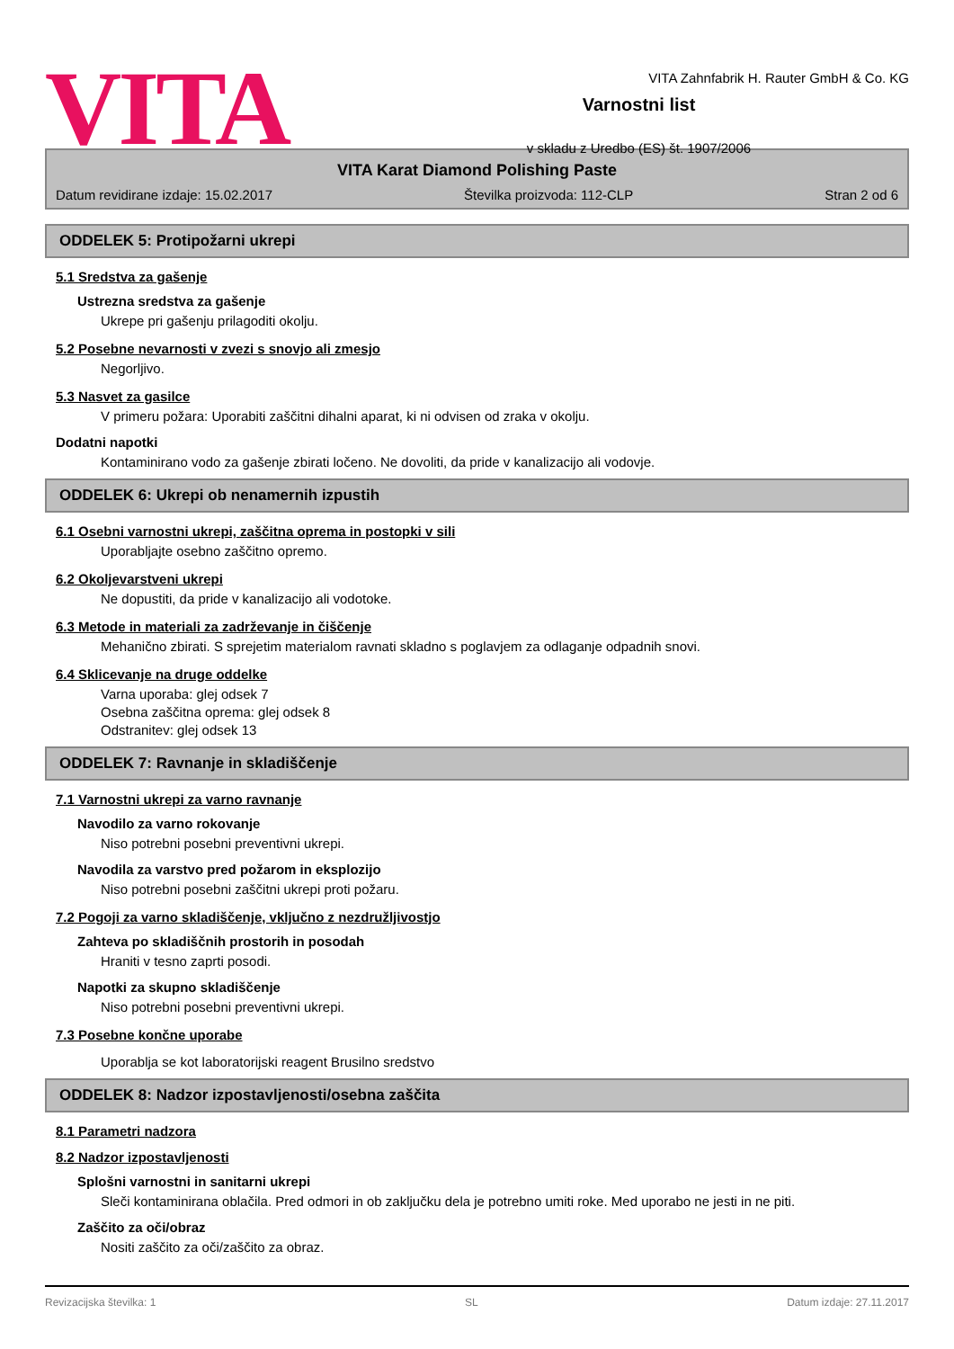VITA
VITA Zahnfabrik H. Rauter GmbH & Co. KG
Varnostni list
v skladu z Uredbo (ES) št. 1907/2006
VITA Karat Diamond Polishing Paste
Datum revidirane izdaje: 15.02.2017 Številka proizvoda: 112-CLP Stran 2 od 6
ODDELEK 5: Protipožarni ukrepi
5.1 Sredstva za gašenje
Ustrezna sredstva za gašenje
Ukrepe pri gašenju prilagoditi okolju.
5.2 Posebne nevarnosti v zvezi s snovjo ali zmesjo
Negorljivo.
5.3 Nasvet za gasilce
V primeru požara: Uporabiti zaščitni dihalni aparat, ki ni odvisen od zraka v okolju.
Dodatni napotki
Kontaminirano vodo za gašenje zbirati ločeno. Ne dovoliti, da pride v kanalizacijo ali vodovje.
ODDELEK 6: Ukrepi ob nenamernih izpustih
6.1 Osebni varnostni ukrepi, zaščitna oprema in postopki v sili
Uporabljajte osebno zaščitno opremo.
6.2 Okoljevarstveni ukrepi
Ne dopustiti, da pride v kanalizacijo ali vodotoke.
6.3 Metode in materiali za zadrževanje in čiščenje
Mehanično zbirati. S sprejetim materialom ravnati skladno s poglavjem za odlaganje odpadnih snovi.
6.4 Sklicevanje na druge oddelke
Varna uporaba: glej odsek 7
Osebna zaščitna oprema: glej odsek 8
Odstranitev: glej odsek 13
ODDELEK 7: Ravnanje in skladiščenje
7.1 Varnostni ukrepi za varno ravnanje
Navodilo za varno rokovanje
Niso potrebni posebni preventivni ukrepi.
Navodila za varstvo pred požarom in eksplozijo
Niso potrebni posebni zaščitni ukrepi proti požaru.
7.2 Pogoji za varno skladiščenje, vključno z nezdružljivostjo
Zahteva po skladiščnih prostorih in posodah
Hraniti v tesno zaprti posodi.
Napotki za skupno skladiščenje
Niso potrebni posebni preventivni ukrepi.
7.3 Posebne končne uporabe
Uporablja se kot laboratorijski reagent Brusilno sredstvo
ODDELEK 8: Nadzor izpostavljenosti/osebna zaščita
8.1 Parametri nadzora
8.2 Nadzor izpostavljenosti
Splošni varnostni in sanitarni ukrepi
Sleči kontaminirana oblačila. Pred odmori in ob zaključku dela je potrebno umiti roke. Med uporabo ne jesti in ne piti.
Zaščito za oči/obraz
Nositi zaščito za oči/zaščito za obraz.
Revizacijska številka: 1 SL Datum izdaje: 27.11.2017